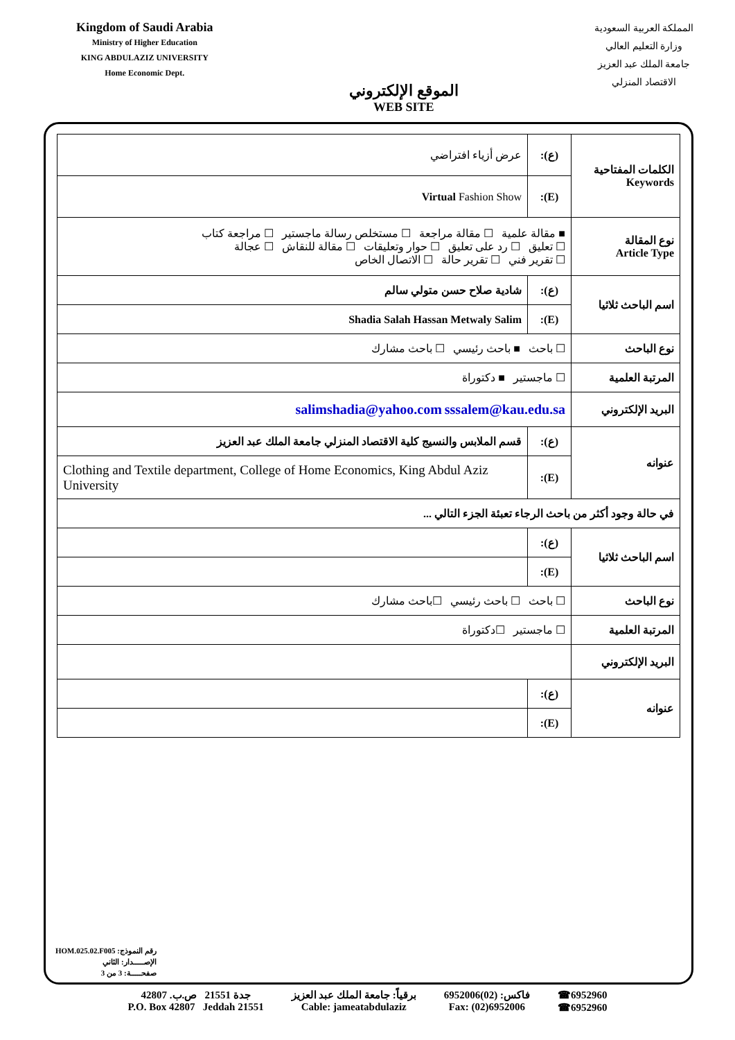Kingdom of Saudi Arabia
Ministry of Higher Education
KING ABDULAZIZ UNIVERSITY
Home Economic Dept.
الموقع الإلكتروني
WEB SITE
المملكة العربية السعودية
وزارة التعليم العالي
جامعة الملك عبد العزيز
الاقتصاد المنزلي
| الكلمات المفتاحية Keywords | (ع): | عرض أزياء افتراضي |
| | (E): | Virtual Fashion Show |
| نوع المقالة Article Type | ■ مقالة علمية ☐ مقالة مراجعة ☐ مستخلص رسالة ماجستير ☐ مراجعة كتاب ☐ تعليق ☐ رد على تعليق ☐ حوار وتعليقات ☐ مقالة للنقاش ☐ عجالة ☐ تقرير فني ☐ تقرير حالة ☐ الاتصال الخاص | |
| اسم الباحث ثلاثيا | (ع): | شادية صلاح حسن متولي سالم |
| | (E): | Shadia Salah Hassan Metwaly Salim |
| نوع الباحث | ☐ باحث ■ باحث رئيسي ☐ باحث مشارك | |
| المرتبة العلمية | ☐ ماجستير ■ دكتوراة | |
| البريد الإلكتروني | salimshadia@yahoo.com sssalem@kau.edu.sa | |
| عنوانه | (ع): | قسم الملابس والنسيج كلية الاقتصاد المنزلي جامعة الملك عبد العزيز |
| | (E): | Clothing and Textile department, College of Home Economics, King Abdul Aziz University |
| في حالة وجود أكثر من باحث الرجاء تعبئة الجزء التالي ... | | |
| اسم الباحث ثلاثيا | (ع): | |
| | (E): | |
| نوع الباحث | ☐ باحث ☐ باحث رئيسي ☐باحث مشارك | |
| المرتبة العلمية | ☐ ماجستير ☐دكتوراة | |
| البريد الإلكتروني | | |
| عنوانه | (ع): | |
| | (E): | |
رقم النموذج: HOM.025.02.F005
الإصـــــدار: الثاني
صفحـــــة: 3 من 3
جدة 21551 ص.ب. 42807
P.O. Box 42807 Jeddah 21551
برقياً: جامعة الملك عبد العزيز
Cable: jameatabdulaziz
فاكس: (02)6952006
Fax: (02)6952006
☎6952960
☎6952960